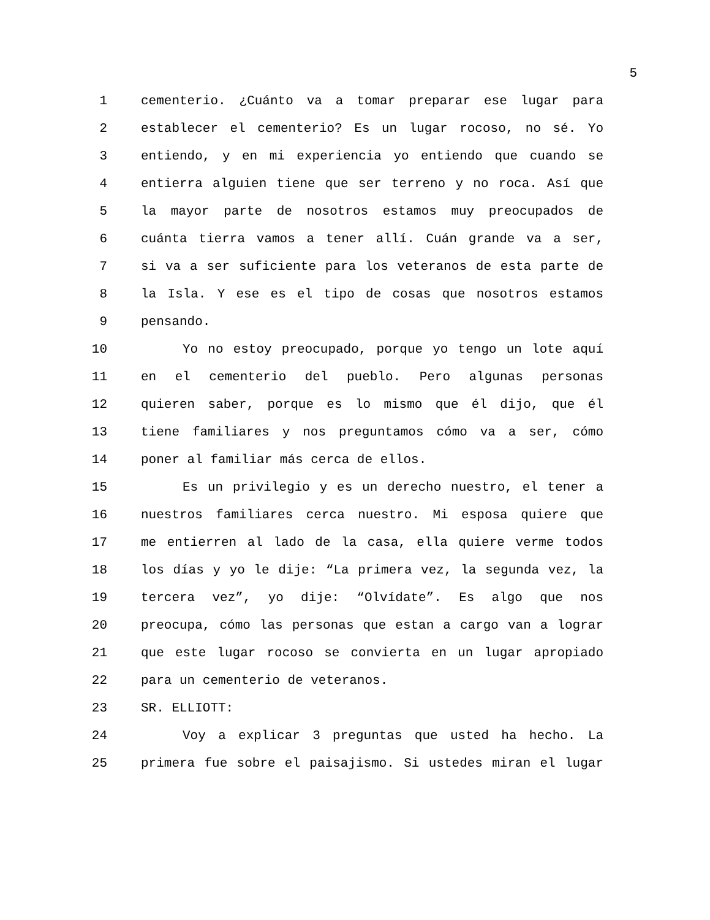5
1 cementerio. ¿Cuánto va a tomar preparar ese lugar para
2 establecer el cementerio? Es un lugar rocoso, no sé. Yo
3 entiendo, y en mi experiencia yo entiendo que cuando se
4 entierra alguien tiene que ser terreno y no roca. Así que
5 la mayor parte de nosotros estamos muy preocupados de
6 cuánta tierra vamos a tener allí. Cuán grande va a ser,
7 si va a ser suficiente para los veteranos de esta parte de
8 la Isla. Y ese es el tipo de cosas que nosotros estamos
9 pensando.
10 Yo no estoy preocupado, porque yo tengo un lote aquí
11 en el cementerio del pueblo. Pero algunas personas
12 quieren saber, porque es lo mismo que él dijo, que él
13 tiene familiares y nos preguntamos cómo va a ser, cómo
14 poner al familiar más cerca de ellos.
15 Es un privilegio y es un derecho nuestro, el tener a
16 nuestros familiares cerca nuestro. Mi esposa quiere que
17 me entierren al lado de la casa, ella quiere verme todos
18 los días y yo le dije: “La primera vez, la segunda vez, la
19 tercera vez”, yo dije: “Olvídate”. Es algo que nos
20 preocupa, cómo las personas que estan a cargo van a lograr
21 que este lugar rocoso se convierta en un lugar apropiado
22 para un cementerio de veteranos.
23 SR. ELLIOTT:
24 Voy a explicar 3 preguntas que usted ha hecho. La
25 primera fue sobre el paisajismo. Si ustedes miran el lugar